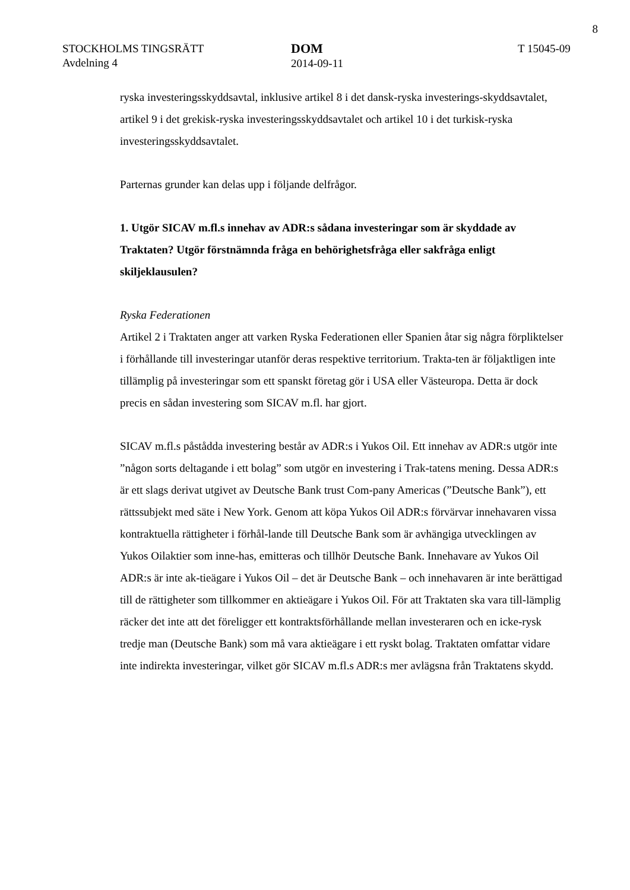8
STOCKHOLMS TINGSRÄTT
Avdelning 4
DOM
2014-09-11
T 15045-09
ryska investeringsskyddsavtal, inklusive artikel 8 i det dansk-ryska investerings-skyddsavtalet, artikel 9 i det grekisk-ryska investeringsskyddsavtalet och artikel 10 i det turkisk-ryska investeringsskyddsavtalet.
Parternas grunder kan delas upp i följande delfrågor.
1. Utgör SICAV m.fl.s innehav av ADR:s sådana investeringar som är skyddade av Traktaten? Utgör förstnämnda fråga en behörighetsfråga eller sakfråga enligt skiljeklausulen?
Ryska Federationen
Artikel 2 i Traktaten anger att varken Ryska Federationen eller Spanien åtar sig några förpliktelser i förhållande till investeringar utanför deras respektive territorium. Trakta-ten är följaktligen inte tillämplig på investeringar som ett spanskt företag gör i USA eller Västeuropa. Detta är dock precis en sådan investering som SICAV m.fl. har gjort.
SICAV m.fl.s påstådda investering består av ADR:s i Yukos Oil. Ett innehav av ADR:s utgör inte ”någon sorts deltagande i ett bolag” som utgör en investering i Trak-tatens mening. Dessa ADR:s är ett slags derivat utgivet av Deutsche Bank trust Com-pany Americas (”Deutsche Bank”), ett rättssubjekt med säte i New York. Genom att köpa Yukos Oil ADR:s förvärvar innehavaren vissa kontraktuella rättigheter i förhål-lande till Deutsche Bank som är avhängiga utvecklingen av Yukos Oilaktier som inne-has, emitteras och tillhör Deutsche Bank. Innehavare av Yukos Oil ADR:s är inte ak-tieägare i Yukos Oil – det är Deutsche Bank – och innehavaren är inte berättigad till de rättigheter som tillkommer en aktieägare i Yukos Oil. För att Traktaten ska vara till-lämplig räcker det inte att det föreligger ett kontraktsförhållande mellan investeraren och en icke-rysk tredje man (Deutsche Bank) som må vara aktieägare i ett ryskt bolag. Traktaten omfattar vidare inte indirekta investeringar, vilket gör SICAV m.fl.s ADR:s mer avlägsna från Traktatens skydd.